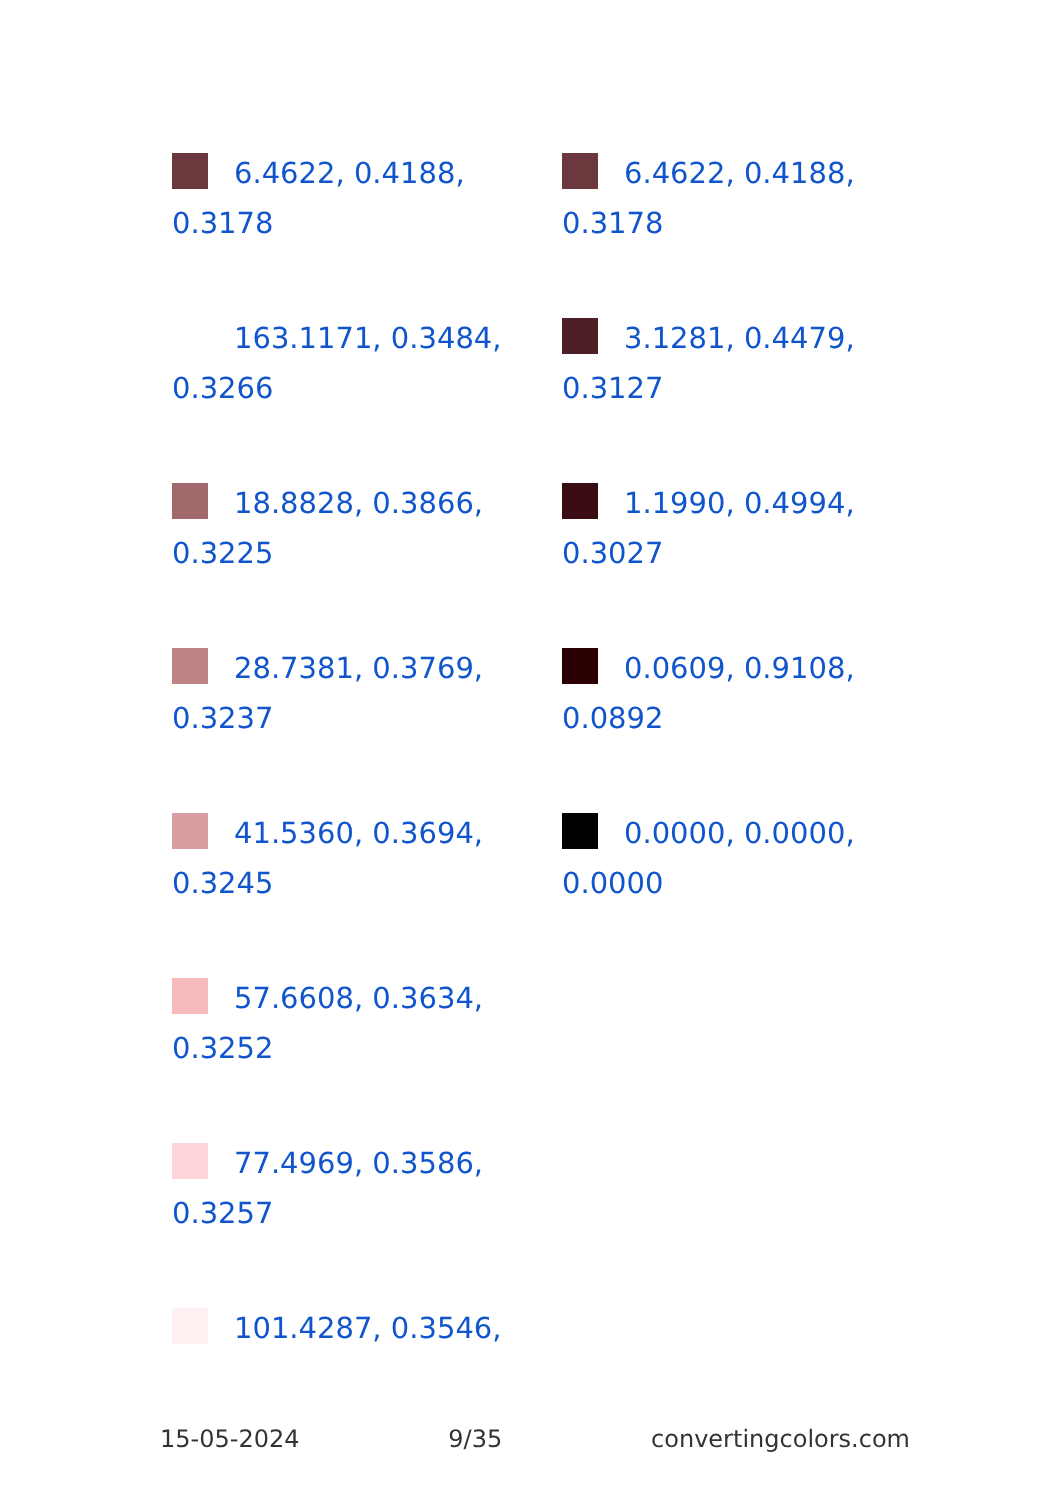6.4622, 0.4188, 0.3178
6.4622, 0.4188, 0.3178
163.1171, 0.3484, 0.3266
3.1281, 0.4479, 0.3127
18.8828, 0.3866, 0.3225
1.1990, 0.4994, 0.3027
28.7381, 0.3769, 0.3237
0.0609, 0.9108, 0.0892
41.5360, 0.3694, 0.3245
0.0000, 0.0000, 0.0000
57.6608, 0.3634, 0.3252
77.4969, 0.3586, 0.3257
101.4287, 0.3546,
15-05-2024 9/35 convertingcolors.com